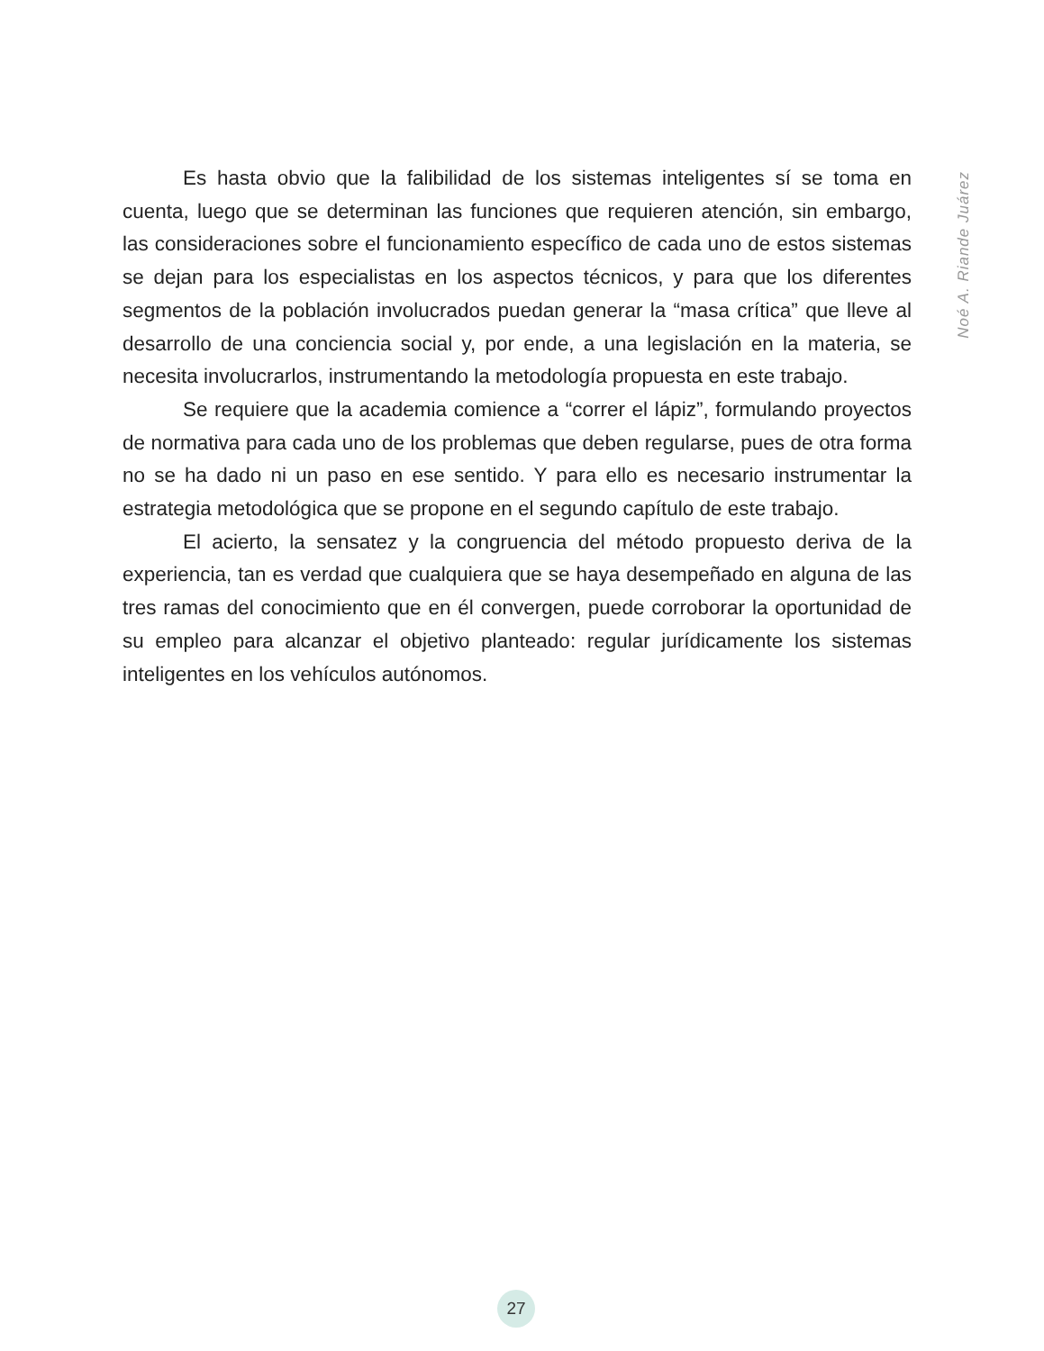Es hasta obvio que la falibilidad de los sistemas inteligentes sí se toma en cuenta, luego que se determinan las funciones que requieren atención, sin embargo, las consideraciones sobre el funcionamiento específico de cada uno de estos sistemas se dejan para los especialistas en los aspectos técnicos, y para que los diferentes segmentos de la población involucrados puedan generar la “masa crítica” que lleve al desarrollo de una conciencia social y, por ende, a una legislación en la materia, se necesita involucrarlos, instrumentando la metodología propuesta en este trabajo.
Se requiere que la academia comience a “correr el lápiz”, formulando proyectos de normativa para cada uno de los problemas que deben regularse, pues de otra forma no se ha dado ni un paso en ese sentido. Y para ello es necesario instrumentar la estrategia metodológica que se propone en el segundo capítulo de este trabajo.
El acierto, la sensatez y la congruencia del método propuesto deriva de la experiencia, tan es verdad que cualquiera que se haya desempeñado en alguna de las tres ramas del conocimiento que en él convergen, puede corroborar la oportunidad de su empleo para alcanzar el objetivo planteado: regular jurídicamente los sistemas inteligentes en los vehículos autónomos.
Noé A. Riande Juárez
27